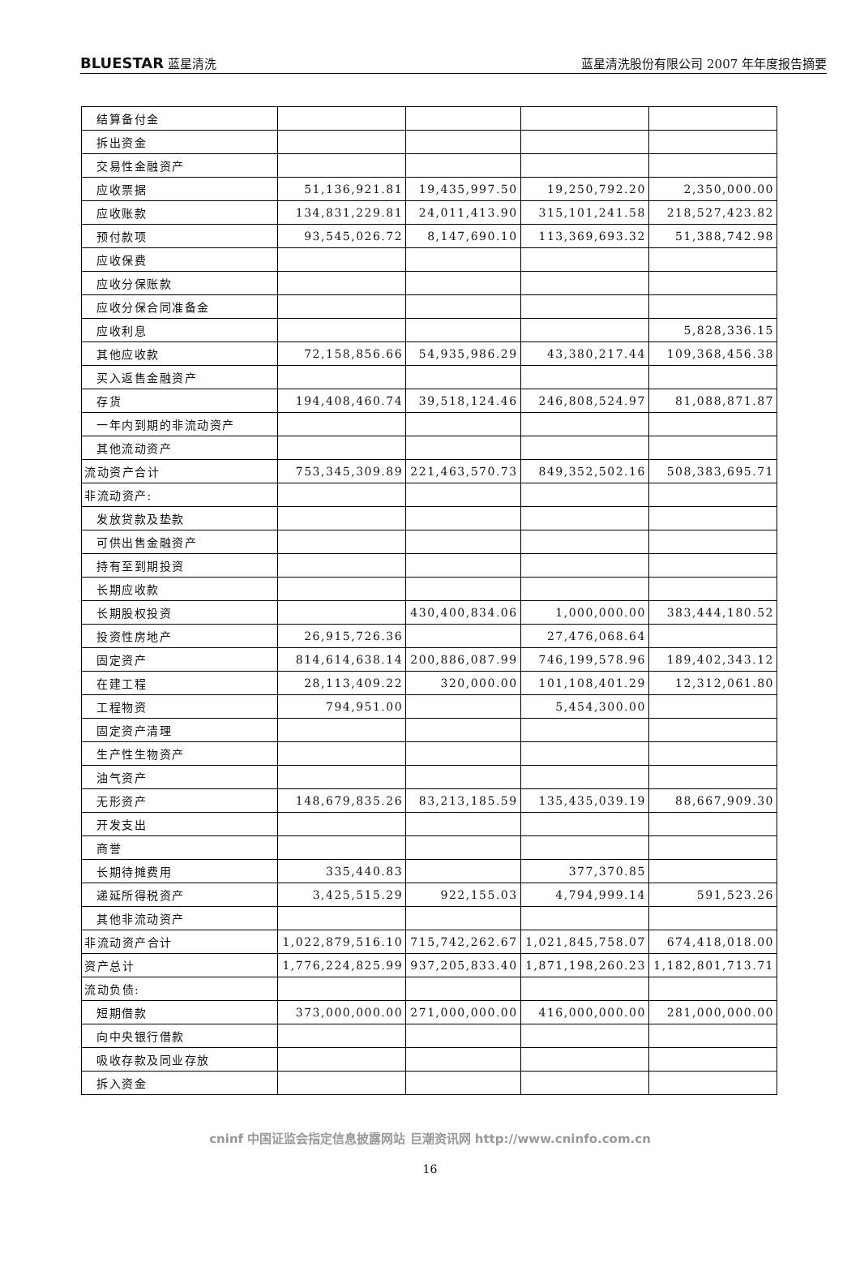BLUESTAR 蓝星清洗 蓝星清洗股份有限公司 2007 年年度报告摘要
| 结算备付金 | | | | |
| 拆出资金 | | | | |
| 交易性金融资产 | | | | |
| 应收票据 | 51,136,921.81 | 19,435,997.50 | 19,250,792.20 | 2,350,000.00 |
| 应收账款 | 134,831,229.81 | 24,011,413.90 | 315,101,241.58 | 218,527,423.82 |
| 预付款项 | 93,545,026.72 | 8,147,690.10 | 113,369,693.32 | 51,388,742.98 |
| 应收保费 | | | | |
| 应收分保账款 | | | | |
| 应收分保合同准备金 | | | | |
| 应收利息 | | | | 5,828,336.15 |
| 其他应收款 | 72,158,856.66 | 54,935,986.29 | 43,380,217.44 | 109,368,456.38 |
| 买入返售金融资产 | | | | |
| 存货 | 194,408,460.74 | 39,518,124.46 | 246,808,524.97 | 81,088,871.87 |
| 一年内到期的非流动资产 | | | | |
| 其他流动资产 | | | | |
| 流动资产合计 | 753,345,309.89 | 221,463,570.73 | 849,352,502.16 | 508,383,695.71 |
| 非流动资产: | | | | |
| 发放贷款及垫款 | | | | |
| 可供出售金融资产 | | | | |
| 持有至到期投资 | | | | |
| 长期应收款 | | | | |
| 长期股权投资 | | 430,400,834.06 | 1,000,000.00 | 383,444,180.52 |
| 投资性房地产 | 26,915,726.36 | | 27,476,068.64 | |
| 固定资产 | 814,614,638.14 | 200,886,087.99 | 746,199,578.96 | 189,402,343.12 |
| 在建工程 | 28,113,409.22 | 320,000.00 | 101,108,401.29 | 12,312,061.80 |
| 工程物资 | 794,951.00 | | 5,454,300.00 | |
| 固定资产清理 | | | | |
| 生产性生物资产 | | | | |
| 油气资产 | | | | |
| 无形资产 | 148,679,835.26 | 83,213,185.59 | 135,435,039.19 | 88,667,909.30 |
| 开发支出 | | | | |
| 商誉 | | | | |
| 长期待摊费用 | 335,440.83 | | 377,370.85 | |
| 递延所得税资产 | 3,425,515.29 | 922,155.03 | 4,794,999.14 | 591,523.26 |
| 其他非流动资产 | | | | |
| 非流动资产合计 | 1,022,879,516.10 | 715,742,262.67 | 1,021,845,758.07 | 674,418,018.00 |
| 资产总计 | 1,776,224,825.99 | 937,205,833.40 | 1,871,198,260.23 | 1,182,801,713.71 |
| 流动负债: | | | | |
| 短期借款 | 373,000,000.00 | 271,000,000.00 | 416,000,000.00 | 281,000,000.00 |
| 向中央银行借款 | | | | |
| 吸收存款及同业存放 | | | | |
| 拆入资金 | | | | |
cninf 中国证监会指定信息披露网站 巨潮资讯网 http://www.cninfo.com.cn
16